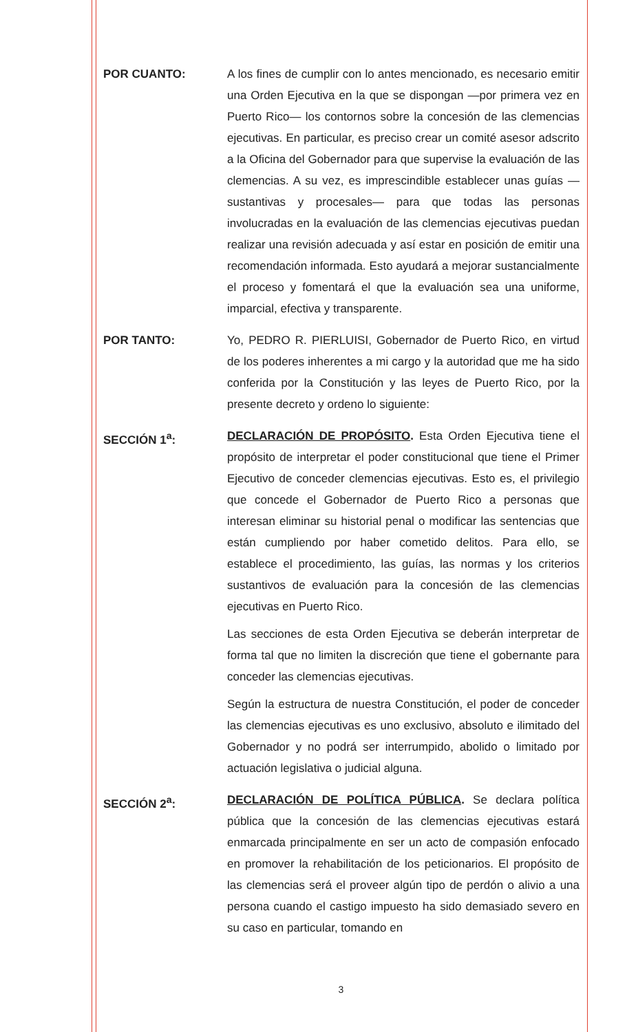POR CUANTO: A los fines de cumplir con lo antes mencionado, es necesario emitir una Orden Ejecutiva en la que se dispongan —por primera vez en Puerto Rico— los contornos sobre la concesión de las clemencias ejecutivas. En particular, es preciso crear un comité asesor adscrito a la Oficina del Gobernador para que supervise la evaluación de las clemencias. A su vez, es imprescindible establecer unas guías —sustantivas y procesales— para que todas las personas involucradas en la evaluación de las clemencias ejecutivas puedan realizar una revisión adecuada y así estar en posición de emitir una recomendación informada. Esto ayudará a mejorar sustancialmente el proceso y fomentará el que la evaluación sea una uniforme, imparcial, efectiva y transparente.
POR TANTO: Yo, PEDRO R. PIERLUISI, Gobernador de Puerto Rico, en virtud de los poderes inherentes a mi cargo y la autoridad que me ha sido conferida por la Constitución y las leyes de Puerto Rico, por la presente decreto y ordeno lo siguiente:
SECCIÓN 1<sup>a</sup>: DECLARACIÓN DE PROPÓSITO. Esta Orden Ejecutiva tiene el propósito de interpretar el poder constitucional que tiene el Primer Ejecutivo de conceder clemencias ejecutivas. Esto es, el privilegio que concede el Gobernador de Puerto Rico a personas que interesan eliminar su historial penal o modificar las sentencias que están cumpliendo por haber cometido delitos. Para ello, se establece el procedimiento, las guías, las normas y los criterios sustantivos de evaluación para la concesión de las clemencias ejecutivas en Puerto Rico.
Las secciones de esta Orden Ejecutiva se deberán interpretar de forma tal que no limiten la discreción que tiene el gobernante para conceder las clemencias ejecutivas.
Según la estructura de nuestra Constitución, el poder de conceder las clemencias ejecutivas es uno exclusivo, absoluto e ilimitado del Gobernador y no podrá ser interrumpido, abolido o limitado por actuación legislativa o judicial alguna.
SECCIÓN 2<sup>a</sup>: DECLARACIÓN DE POLÍTICA PÚBLICA. Se declara política pública que la concesión de las clemencias ejecutivas estará enmarcada principalmente en ser un acto de compasión enfocado en promover la rehabilitación de los peticionarios. El propósito de las clemencias será el proveer algún tipo de perdón o alivio a una persona cuando el castigo impuesto ha sido demasiado severo en su caso en particular, tomando en
3